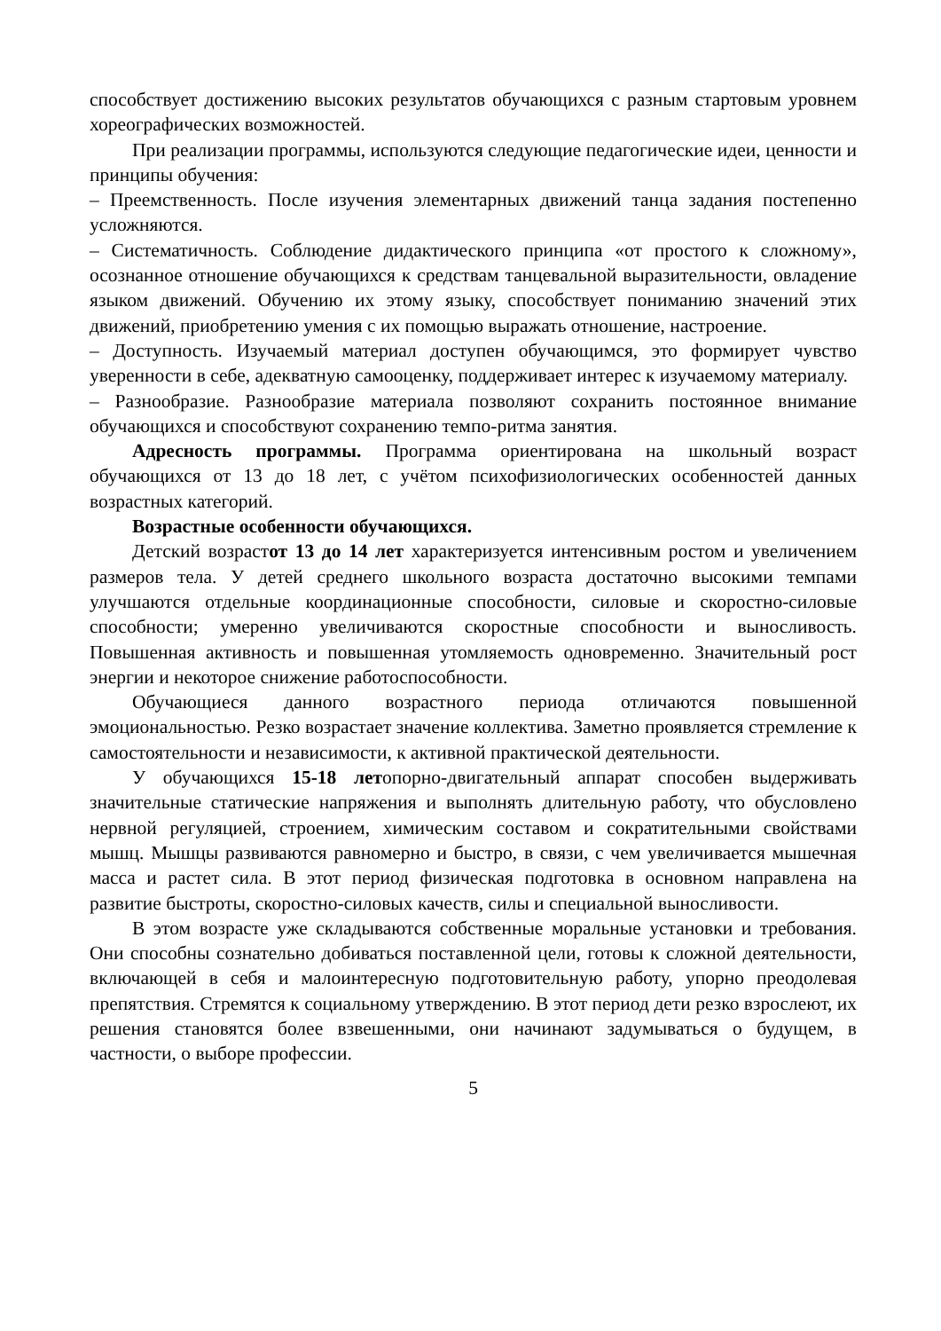способствует достижению высоких результатов обучающихся с разным стартовым уровнем хореографических возможностей.
При реализации программы, используются следующие педагогические идеи, ценности и принципы обучения:
– Преемственность. После изучения элементарных движений танца задания постепенно усложняются.
– Систематичность. Соблюдение дидактического принципа «от простого к сложному», осознанное отношение обучающихся к средствам танцевальной выразительности, овладение языком движений. Обучению их этому языку, способствует пониманию значений этих движений, приобретению умения с их помощью выражать отношение, настроение.
– Доступность. Изучаемый материал доступен обучающимся, это формирует чувство уверенности в себе, адекватную самооценку, поддерживает интерес к изучаемому материалу.
– Разнообразие. Разнообразие материала позволяют сохранить постоянное внимание обучающихся и способствуют сохранению темпо-ритма занятия.
Адресность программы. Программа ориентирована на школьный возраст обучающихся от 13 до 18 лет, с учётом психофизиологических особенностей данных возрастных категорий.
Возрастные особенности обучающихся.
Детский возрастот 13 до 14 лет характеризуется интенсивным ростом и увеличением размеров тела. У детей среднего школьного возраста достаточно высокими темпами улучшаются отдельные координационные способности, силовые и скоростно-силовые способности; умеренно увеличиваются скоростные способности и выносливость. Повышенная активность и повышенная утомляемость одновременно. Значительный рост энергии и некоторое снижение работоспособности.
Обучающиеся данного возрастного периода отличаются повышенной эмоциональностью. Резко возрастает значение коллектива. Заметно проявляется стремление к самостоятельности и независимости, к активной практической деятельности.
У обучающихся 15-18 летопорно-двигательный аппарат способен выдерживать значительные статические напряжения и выполнять длительную работу, что обусловлено нервной регуляцией, строением, химическим составом и сократительными свойствами мышц. Мышцы развиваются равномерно и быстро, в связи, с чем увеличивается мышечная масса и растет сила. В этот период физическая подготовка в основном направлена на развитие быстроты, скоростно-силовых качеств, силы и специальной выносливости.
В этом возрасте уже складываются собственные моральные установки и требования. Они способны сознательно добиваться поставленной цели, готовы к сложной деятельности, включающей в себя и малоинтересную подготовительную работу, упорно преодолевая препятствия. Стремятся к социальному утверждению. В этот период дети резко взрослеют, их решения становятся более взвешенными, они начинают задумываться о будущем, в частности, о выборе профессии.
5